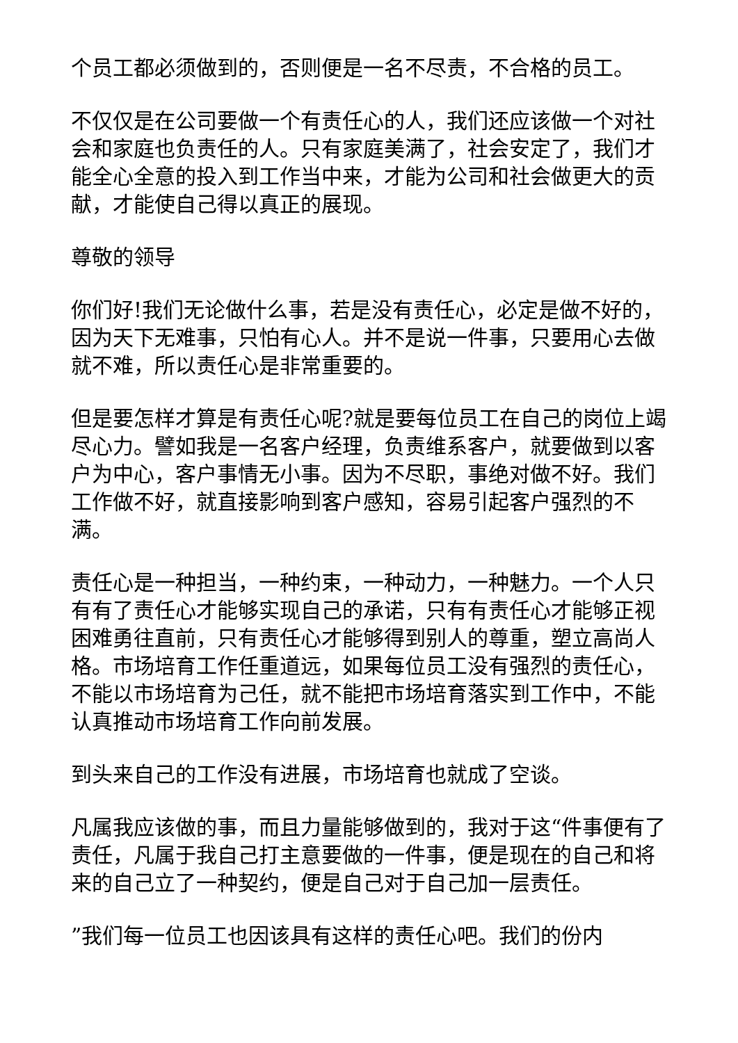个员工都必须做到的，否则便是一名不尽责，不合格的员工。
不仅仅是在公司要做一个有责任心的人，我们还应该做一个对社会和家庭也负责任的人。只有家庭美满了，社会安定了，我们才能全心全意的投入到工作当中来，才能为公司和社会做更大的贡献，才能使自己得以真正的展现。
尊敬的领导
你们好!我们无论做什么事，若是没有责任心，必定是做不好的，因为天下无难事，只怕有心人。并不是说一件事，只要用心去做就不难，所以责任心是非常重要的。
但是要怎样才算是有责任心呢?就是要每位员工在自己的岗位上竭尽心力。譬如我是一名客户经理，负责维系客户，就要做到以客户为中心，客户事情无小事。因为不尽职，事绝对做不好。我们工作做不好，就直接影响到客户感知，容易引起客户强烈的不满。
责任心是一种担当，一种约束，一种动力，一种魅力。一个人只有有了责任心才能够实现自己的承诺，只有有责任心才能够正视困难勇往直前，只有责任心才能够得到别人的尊重，塑立高尚人格。市场培育工作任重道远，如果每位员工没有强烈的责任心，不能以市场培育为己任，就不能把市场培育落实到工作中，不能认真推动市场培育工作向前发展。
到头来自己的工作没有进展，市场培育也就成了空谈。
凡属我应该做的事，而且力量能够做到的，我对于这“件事便有了责任，凡属于我自己打主意要做的一件事，便是现在的自己和将来的自己立了一种契约，便是自己对于自己加一层责任。
”我们每一位员工也因该具有这样的责任心吧。我们的份内